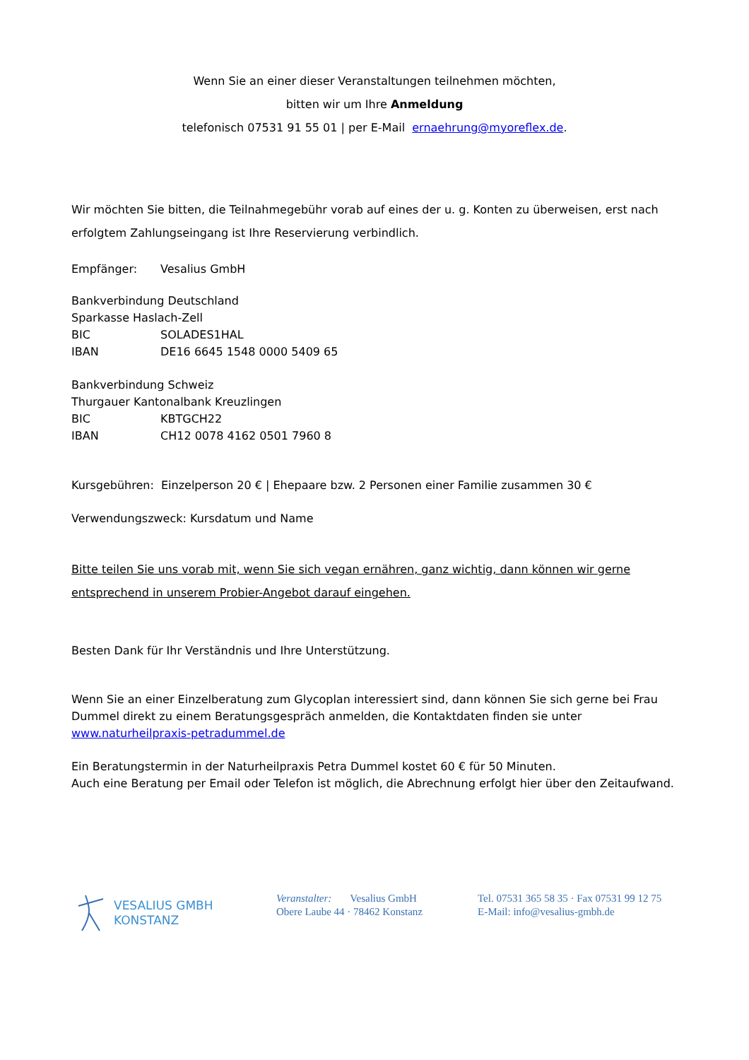Wenn Sie an einer dieser Veranstaltungen teilnehmen möchten,
bitten wir um Ihre Anmeldung
telefonisch 07531 91 55 01 | per E-Mail ernaehrung@myoreflex.de.
Wir möchten Sie bitten, die Teilnahmegebühr vorab auf eines der u. g. Konten zu überweisen, erst nach erfolgtem Zahlungseingang ist Ihre Reservierung verbindlich.
Empfänger: Vesalius GmbH
Bankverbindung Deutschland
Sparkasse Haslach-Zell
BIC SOLADES1HAL
IBAN DE16 6645 1548 0000 5409 65
Bankverbindung Schweiz
Thurgauer Kantonalbank Kreuzlingen
BIC KBTGCH22
IBAN CH12 0078 4162 0501 7960 8
Kursgebühren: Einzelperson 20 € | Ehepaare bzw. 2 Personen einer Familie zusammen 30 €
Verwendungszweck: Kursdatum und Name
Bitte teilen Sie uns vorab mit, wenn Sie sich vegan ernähren, ganz wichtig, dann können wir gerne entsprechend in unserem Probier-Angebot darauf eingehen.
Besten Dank für Ihr Verständnis und Ihre Unterstützung.
Wenn Sie an einer Einzelberatung zum Glycoplan interessiert sind, dann können Sie sich gerne bei Frau Dummel direkt zu einem Beratungsgespräch anmelden, die Kontaktdaten finden sie unter www.naturheilpraxis-petradummel.de
Ein Beratungstermin in der Naturheilpraxis Petra Dummel kostet 60 € für 50 Minuten.
Auch eine Beratung per Email oder Telefon ist möglich, die Abrechnung erfolgt hier über den Zeitaufwand.
VESALIUS GMBH
KONSTANZ
Veranstalter: Vesalius GmbH
Obere Laube 44 · 78462 Konstanz
Tel. 07531 365 58 35 · Fax 07531 99 12 75
E-Mail: info@vesalius-gmbh.de